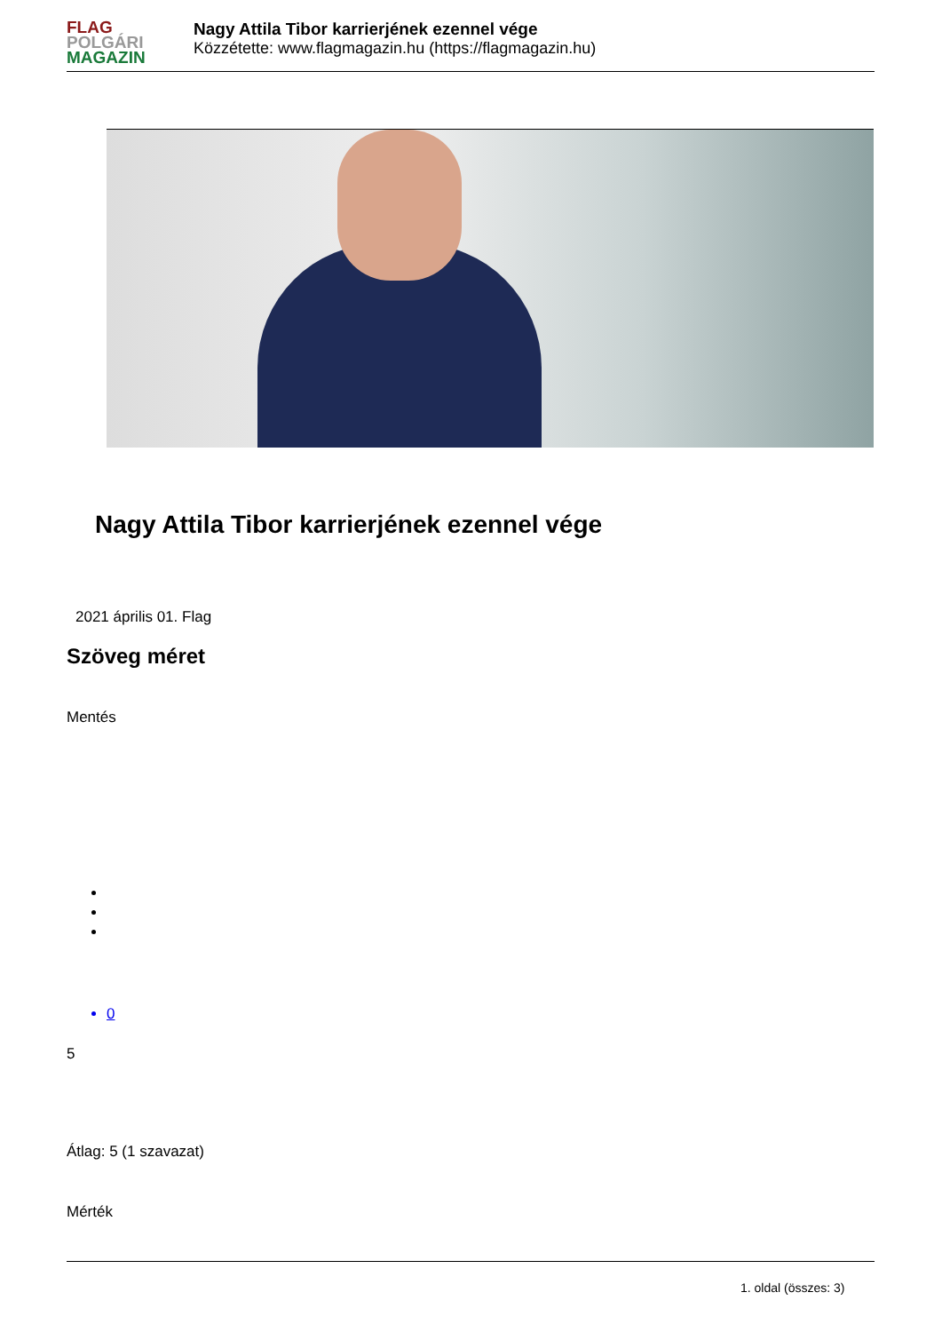FLAG
POLGÁRI
MAGAZIN
Nagy Attila Tibor karrierjének ezennel vége
Közzétette: www.flagmagazin.hu (https://flagmagazin.hu)
Nagy Attila Tibor karrierjének ezennel vége
2021 április 01. Flag
Szöveg méret
Mentés
0
5
Átlag: 5 (1 szavazat)
Mérték
1. oldal (összes: 3)